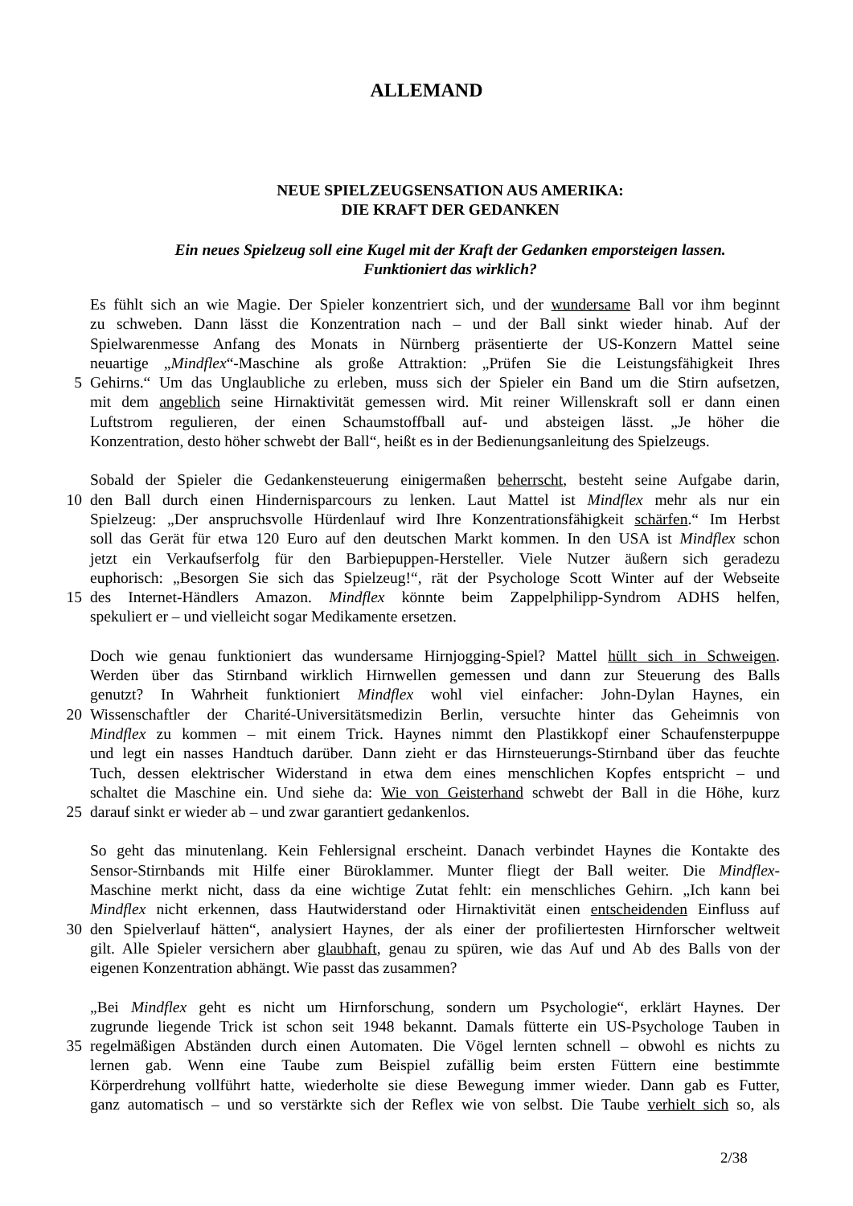ALLEMAND
NEUE SPIELZEUGSENSATION AUS AMERIKA:
DIE KRAFT DER GEDANKEN
Ein neues Spielzeug soll eine Kugel mit der Kraft der Gedanken emporsteigen lassen.
Funktioniert das wirklich?
Es fühlt sich an wie Magie. Der Spieler konzentriert sich, und der wundersame Ball vor ihm beginnt
zu schweben. Dann lässt die Konzentration nach – und der Ball sinkt wieder hinab. Auf der
Spielwarenmesse Anfang des Monats in Nürnberg präsentierte der US-Konzern Mattel seine
neuartige „Mindflex“-Maschine als große Attraktion: „Prüfen Sie die Leistungsfähigkeit Ihres
5 Gehirns.“ Um das Unglaubliche zu erleben, muss sich der Spieler ein Band um die Stirn aufsetzen,
mit dem angeblich seine Hirnaktivität gemessen wird. Mit reiner Willenskraft soll er dann einen
Luftstrom regulieren, der einen Schaumstoffball auf- und absteigen lässt. „Je höher die
Konzentration, desto höher schwebt der Ball“, heißt es in der Bedienungsanleitung des Spielzeugs.
Sobald der Spieler die Gedankensteuerung einigermaßen beherrscht, besteht seine Aufgabe darin,
10 den Ball durch einen Hindernisparcours zu lenken. Laut Mattel ist Mindflex mehr als nur ein
Spielzeug: „Der anspruchsvolle Hürdenlauf wird Ihre Konzentrationsfähigkeit schärfen.“ Im Herbst
soll das Gerät für etwa 120 Euro auf den deutschen Markt kommen. In den USA ist Mindflex schon
jetzt ein Verkaufserfolg für den Barbiepuppen-Hersteller. Viele Nutzer äußern sich geradezu
euphorisch: „Besorgen Sie sich das Spielzeug!“, rät der Psychologe Scott Winter auf der Webseite
15 des Internet-Händlers Amazon. Mindflex könnte beim Zappelphilipp-Syndrom ADHS helfen,
spekuliert er – und vielleicht sogar Medikamente ersetzen.
Doch wie genau funktioniert das wundersame Hirnjogging-Spiel? Mattel hüllt sich in Schweigen.
Werden über das Stirnband wirklich Hirnwellen gemessen und dann zur Steuerung des Balls
genutzt? In Wahrheit funktioniert Mindflex wohl viel einfacher: John-Dylan Haynes, ein
20 Wissenschaftler der Charité-Universitätsmedizin Berlin, versuchte hinter das Geheimnis von
Mindflex zu kommen – mit einem Trick. Haynes nimmt den Plastikkopf einer Schaufensterpuppe
und legt ein nasses Handtuch darüber. Dann zieht er das Hirnsteuerungs-Stirnband über das feuchte
Tuch, dessen elektrischer Widerstand in etwa dem eines menschlichen Kopfes entspricht – und
schaltet die Maschine ein. Und siehe da: Wie von Geisterhand schwebt der Ball in die Höhe, kurz
25 darauf sinkt er wieder ab – und zwar garantiert gedankenlos.
So geht das minutenlang. Kein Fehlersignal erscheint. Danach verbindet Haynes die Kontakte des
Sensor-Stirnbands mit Hilfe einer Büroklammer. Munter fliegt der Ball weiter. Die Mindflex-
Maschine merkt nicht, dass da eine wichtige Zutat fehlt: ein menschliches Gehirn. „Ich kann bei
Mindflex nicht erkennen, dass Hautwiderstand oder Hirnaktivität einen entscheidenden Einfluss auf
30 den Spielverlauf hätten“, analysiert Haynes, der als einer der profiliertesten Hirnforscher weltweit
gilt. Alle Spieler versichern aber glaubhaft, genau zu spüren, wie das Auf und Ab des Balls von der
eigenen Konzentration abhängt. Wie passt das zusammen?
„Bei Mindflex geht es nicht um Hirnforschung, sondern um Psychologie“, erklärt Haynes. Der
zugrunde liegende Trick ist schon seit 1948 bekannt. Damals fütterte ein US-Psychologe Tauben in
35 regelmäßigen Abständen durch einen Automaten. Die Vögel lernten schnell – obwohl es nichts zu
lernen gab. Wenn eine Taube zum Beispiel zufällig beim ersten Füttern eine bestimmte
Körperdrehung vollführt hatte, wiederholte sie diese Bewegung immer wieder. Dann gab es Futter,
ganz automatisch – und so verstärkte sich der Reflex wie von selbst. Die Taube verhielt sich so, als
2/38